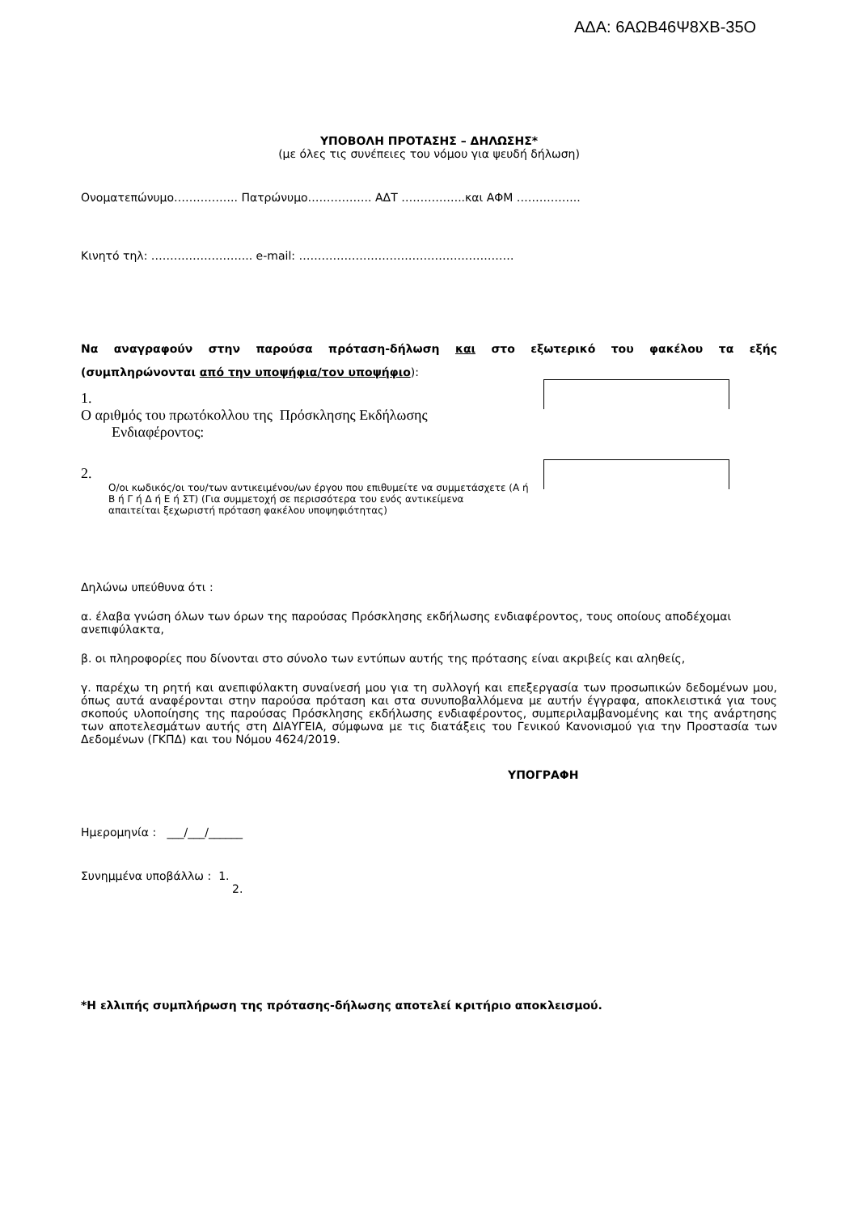ΑΔΑ: 6ΑΩΒ46Ψ8ΧΒ-35Ο
ΥΠΟΒΟΛΗ ΠΡΟΤΑΣΗΣ – ΔΗΛΩΣΗΣ*
(με όλες τις συνέπειες του νόμου για ψευδή δήλωση)
Ονοματεπώνυμο…………….. Πατρώνυμο…………….. ΑΔΤ ……………..και ΑΦΜ ……………..
Κινητό τηλ: ……………………... e-mail: …………………………………………………
Να αναγραφούν στην παρούσα πρόταση-δήλωση και στο εξωτερικό του φακέλου τα εξής
(συμπληρώνονται από την υποψήφια/τον υποψήφιο):
1.
Ο αριθμός του πρωτόκολλου της Πρόσκλησης Εκδήλωσης
Ενδιαφέροντος:
2.
Ο/οι κωδικός/οι του/των αντικειμένου/ων έργου που επιθυμείτε να συμμετάσχετε (Α ή Β ή Γ ή Δ ή Ε ή ΣΤ) (Για συμμετοχή σε περισσότερα του ενός αντικείμενα
απαιτείται ξεχωριστή πρόταση φακέλου υποψηφιότητας)
Δηλώνω υπεύθυνα ότι :
α. έλαβα γνώση όλων των όρων της παρούσας Πρόσκλησης εκδήλωσης ενδιαφέροντος, τους οποίους αποδέχομαι ανεπιφύλακτα,
β. οι πληροφορίες που δίνονται στο σύνολο των εντύπων αυτής της πρότασης είναι ακριβείς και αληθείς,
γ. παρέχω τη ρητή και ανεπιφύλακτη συναίνεσή μου για τη συλλογή και επεξεργασία των προσωπικών δεδομένων μου, όπως αυτά αναφέρονται στην παρούσα πρόταση και στα συνυποβαλλόμενα με αυτήν έγγραφα, αποκλειστικά για τους σκοπούς υλοποίησης της παρούσας Πρόσκλησης εκδήλωσης ενδιαφέροντος, συμπεριλαμβανομένης και της ανάρτησης των αποτελεσμάτων αυτής στη ΔΙΑΥΓΕΙΑ, σύμφωνα με τις διατάξεις του Γενικού Κανονισμού για την Προστασία των Δεδομένων (ΓΚΠΔ) και του Νόμου 4624/2019.
ΥΠΟΓΡΑΦΗ
Ημερομηνία : ___/___/______
Συνημμένα υποβάλλω : 1.
2.
*Η ελλιπής συμπλήρωση της πρότασης-δήλωσης αποτελεί κριτήριο αποκλεισμού.